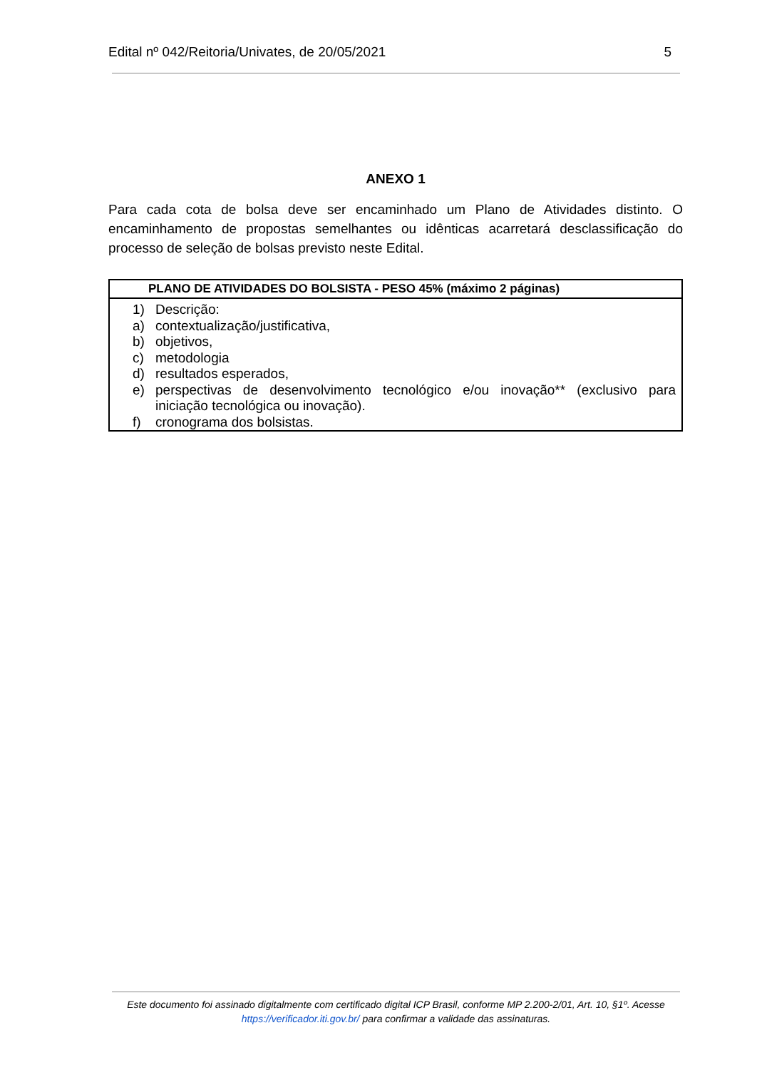Edital nº 042/Reitoria/Univates, de 20/05/2021 5
ANEXO 1
Para cada cota de bolsa deve ser encaminhado um Plano de Atividades distinto. O encaminhamento de propostas semelhantes ou idênticas acarretará desclassificação do processo de seleção de bolsas previsto neste Edital.
| PLANO DE ATIVIDADES DO BOLSISTA - PESO 45% (máximo 2 páginas) |
| --- |
| 1) Descrição: a) contextualização/justificativa, b) objetivos, c) metodologia d) resultados esperados, e) perspectivas de desenvolvimento tecnológico e/ou inovação** (exclusivo para iniciação tecnológica ou inovação). f) cronograma dos bolsistas. |
Este documento foi assinado digitalmente com certificado digital ICP Brasil, conforme MP 2.200-2/01, Art. 10, §1º. Acesse
https://verificador.iti.gov.br/ para confirmar a validade das assinaturas.